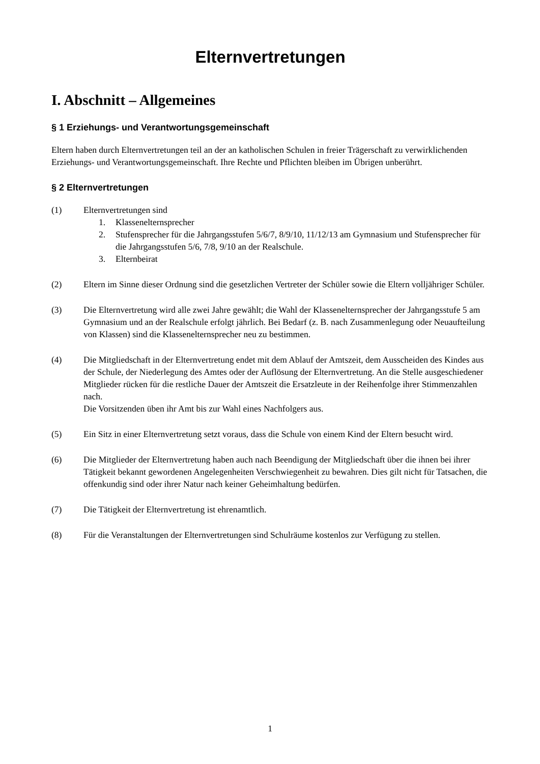Elternvertretungen
I. Abschnitt – Allgemeines
§ 1 Erziehungs- und Verantwortungsgemeinschaft
Eltern haben durch Elternvertretungen teil an der an katholischen Schulen in freier Trägerschaft zu verwirklichenden Erziehungs- und Verantwortungsgemeinschaft. Ihre Rechte und Pflichten bleiben im Übrigen unberührt.
§ 2 Elternvertretungen
(1) Elternvertretungen sind
1. Klassenelternsprecher
2. Stufensprecher für die Jahrgangsstufen 5/6/7, 8/9/10, 11/12/13 am Gymnasium und Stufensprecher für die Jahrgangsstufen 5/6, 7/8, 9/10 an der Realschule.
3. Elternbeirat
(2) Eltern im Sinne dieser Ordnung sind die gesetzlichen Vertreter der Schüler sowie die Eltern volljähriger Schüler.
(3) Die Elternvertretung wird alle zwei Jahre gewählt; die Wahl der Klassenelternsprecher der Jahrgangsstufe 5 am Gymnasium und an der Realschule erfolgt jährlich. Bei Bedarf (z. B. nach Zusammenlegung oder Neuaufteilung von Klassen) sind die Klassenelternsprecher neu zu bestimmen.
(4) Die Mitgliedschaft in der Elternvertretung endet mit dem Ablauf der Amtszeit, dem Ausscheiden des Kindes aus der Schule, der Niederlegung des Amtes oder der Auflösung der Elternvertretung. An die Stelle ausgeschiedener Mitglieder rücken für die restliche Dauer der Amtszeit die Ersatzleute in der Reihenfolge ihrer Stimmenzahlen nach.
Die Vorsitzenden üben ihr Amt bis zur Wahl eines Nachfolgers aus.
(5) Ein Sitz in einer Elternvertretung setzt voraus, dass die Schule von einem Kind der Eltern besucht wird.
(6) Die Mitglieder der Elternvertretung haben auch nach Beendigung der Mitgliedschaft über die ihnen bei ihrer Tätigkeit bekannt gewordenen Angelegenheiten Verschwiegenheit zu bewahren. Dies gilt nicht für Tatsachen, die offenkundig sind oder ihrer Natur nach keiner Geheimhaltung bedürfen.
(7) Die Tätigkeit der Elternvertretung ist ehrenamtlich.
(8) Für die Veranstaltungen der Elternvertretungen sind Schulräume kostenlos zur Verfügung zu stellen.
1